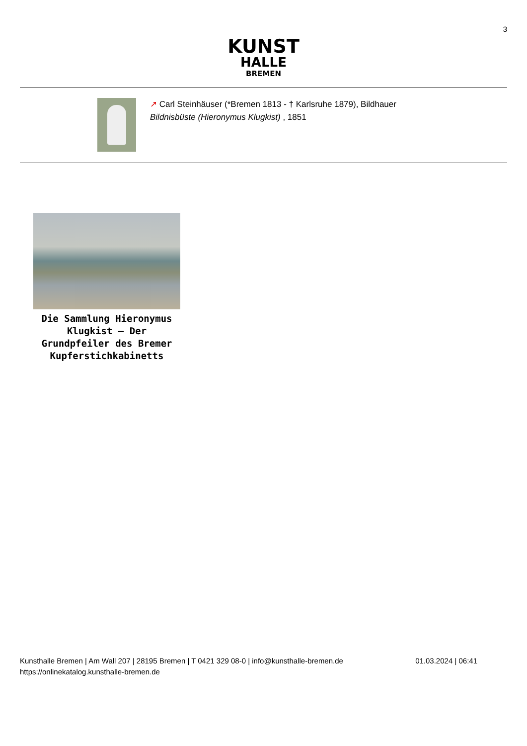3
KUNST
HALLE
BREMEN
↗ Carl Steinhäuser (*Bremen 1813 - † Karlsruhe 1879), Bildhauer
Bildnisbüste (Hieronymus Klugkist) , 1851
Die Sammlung Hieronymus Klugkist – Der Grundpfeiler des Bremer Kupferstichkabinetts
Kunsthalle Bremen | Am Wall 207 | 28195 Bremen | T 0421 329 08-0 | info@kunsthalle-bremen.de
https://onlinekatalog.kunsthalle-bremen.de
01.03.2024 | 06:41